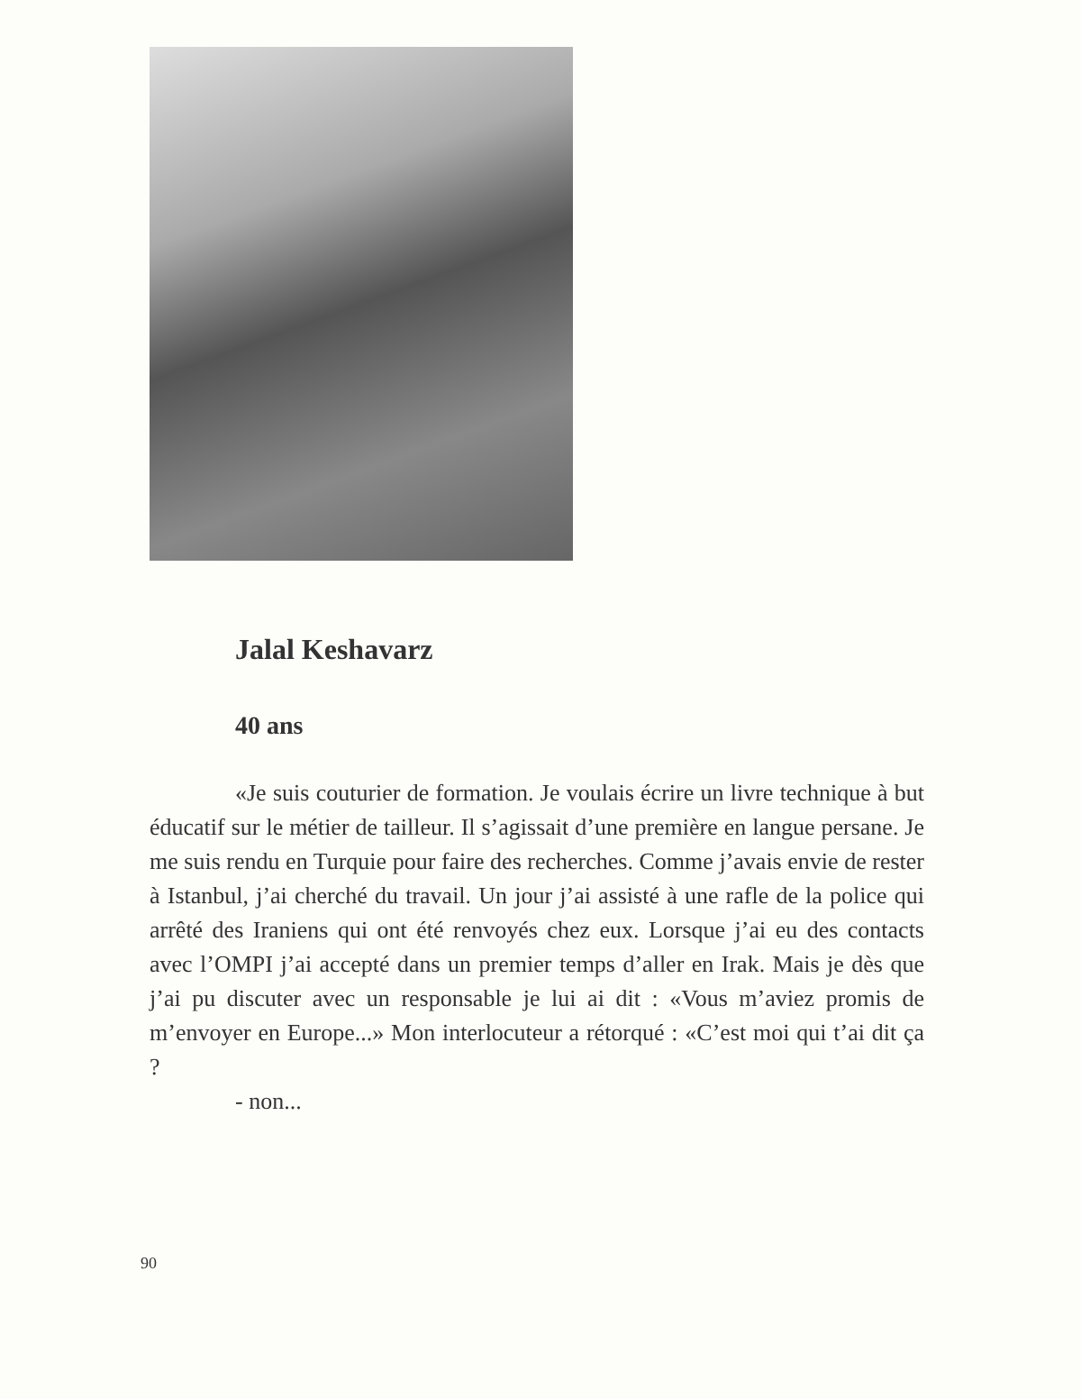Jalal Keshavarz
40 ans
«Je suis couturier de formation. Je voulais écrire un livre technique à but éducatif sur le métier de tailleur. Il s’agissait d’une première en langue persane. Je me suis rendu en Turquie pour faire des recherches. Comme j’avais envie de rester à Istanbul, j’ai cherché du travail. Un jour j’ai assisté à une rafle de la police qui arrêté des Iraniens qui ont été renvoyés chez eux. Lorsque j’ai eu des contacts avec l’OMPI j’ai accepté dans un premier temps d’aller en Irak. Mais je dès que j’ai pu discuter avec un responsable je lui ai dit : «Vous m’aviez promis de m’envoyer en Europe...» Mon interlocuteur a rétorqué : «C’est moi qui t’ai dit ça ?
- non...
90